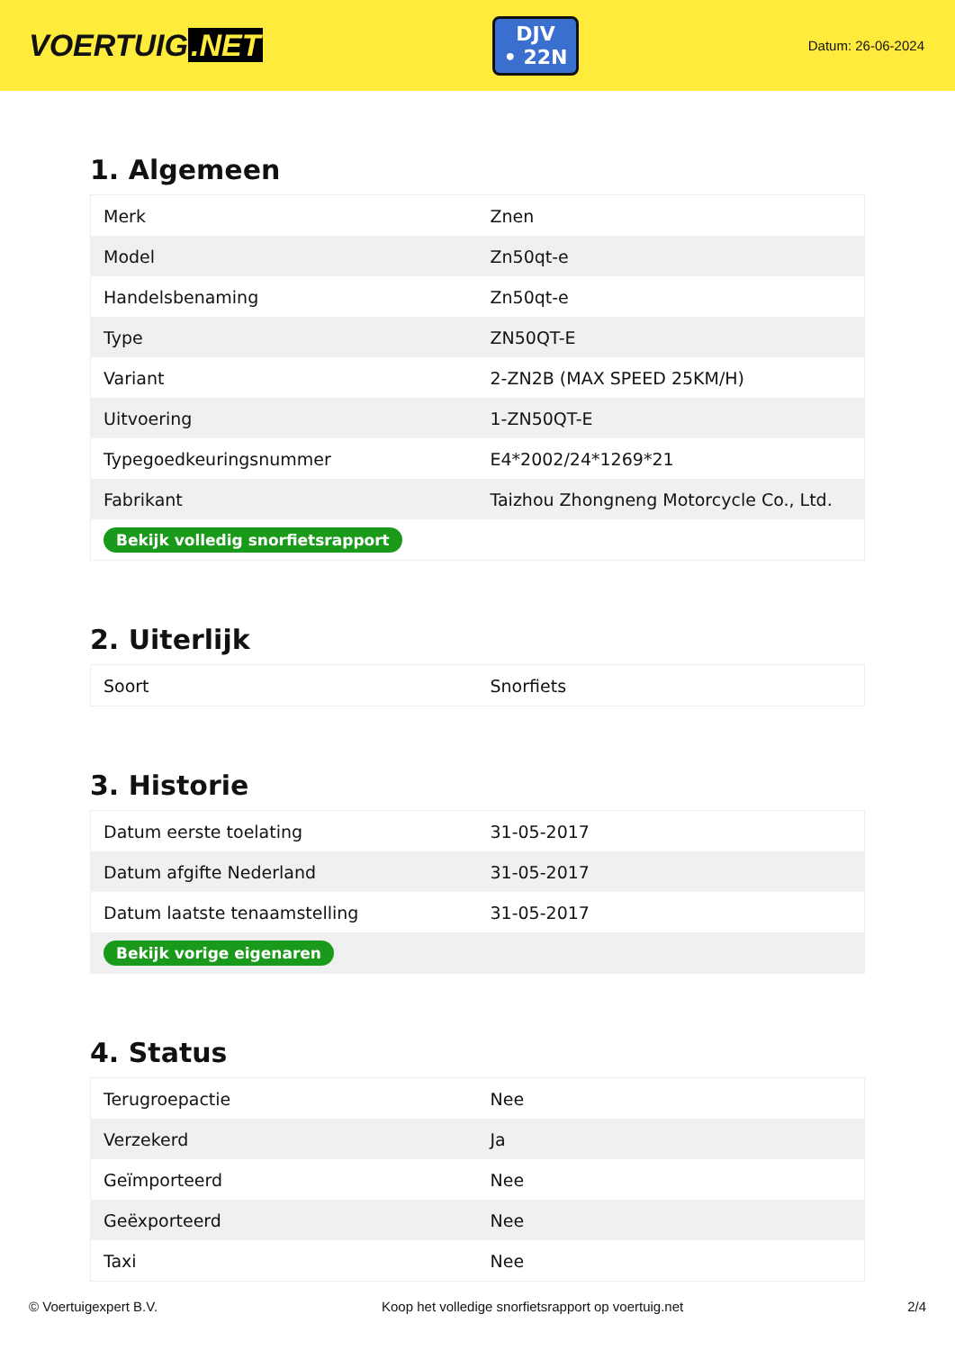VOERTUIG.NET
DJV
• 22N
Datum: 26-06-2024
1. Algemeen
| Merk | Znen |
| Model | Zn50qt-e |
| Handelsbenaming | Zn50qt-e |
| Type | ZN50QT-E |
| Variant | 2-ZN2B (MAX SPEED 25KM/H) |
| Uitvoering | 1-ZN50QT-E |
| Typegoedkeuringsnummer | E4*2002/24*1269*21 |
| Fabrikant | Taizhou Zhongneng Motorcycle Co., Ltd. |
| Bekijk volledig snorfietsrapport | |
2. Uiterlijk
| Soort | Snorfiets |
3. Historie
| Datum eerste toelating | 31-05-2017 |
| Datum afgifte Nederland | 31-05-2017 |
| Datum laatste tenaamstelling | 31-05-2017 |
| Bekijk vorige eigenaren | |
4. Status
| Terugroepactie | Nee |
| Verzekerd | Ja |
| Geïmporteerd | Nee |
| Geëxporteerd | Nee |
| Taxi | Nee |
© Voertuigexpert B.V. Koop het volledige snorfietsrapport op voertuig.net 2/4